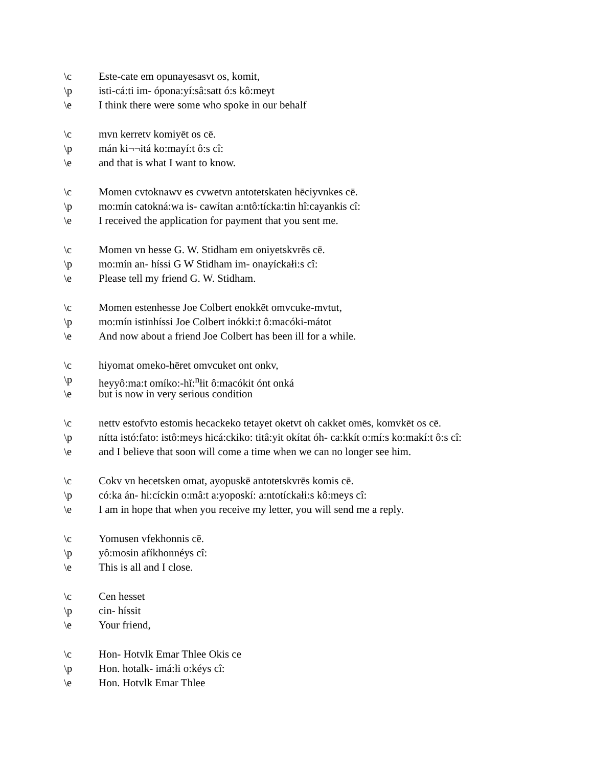\c Este-cate em opunayesasvt os, komit,
\p isti-cá:ti im- ópona:yí:sâ:satt ó:s kô:meyt
\e I think there were some who spoke in our behalf
\c mvn kerretv komiyēt os cē.
\p mán ki¬¬itá ko:mayí:t ô:s cî:
\e and that is what I want to know.
\c Momen cvtoknawv es cvwetvn antotetskaten hēciyvnkes cē.
\p mo:mín catokná:wa is- cawítan a:ntô:tícka:tin hî:cayankis cî:
\e I received the application for payment that you sent me.
\c Momen vn hesse G. W. Stidham em oniyetskvrēs cē.
\p mo:mín an- híssi G W Stidham im- onayíckałi:s cî:
\e Please tell my friend G. W. Stidham.
\c Momen estenhesse Joe Colbert enokkēt omvcuke-mvtut,
\p mo:mín istinhíssi Joe Colbert inókki:t ô:macóki-mátot
\e And now about a friend Joe Colbert has been ill for a while.
\c hiyomat omeko-hēret omvcuket ont onkv,
\p heyyô:ma:t omíko:-hĭ:<sup>n</sup>łit ô:macókit ónt onká
\e but is now in very serious condition
\c nettv estofvto estomis hecackeko tetayet oketvt oh cakket omēs, komvkēt os cē.
\p nítta istó:fato: istô:meys hicá:ckiko: titâ:yit okítat óh- ca:kkít o:mí:s ko:makí:t ô:s cî:
\e and I believe that soon will come a time when we can no longer see him.
\c Cokv vn hecetsken omat, ayopuskē antotetskvrēs komis cē.
\p có:ka án- hi:cíckin o:mâ:t a:yoposkí: a:ntotíckałi:s kô:meys cî:
\e I am in hope that when you receive my letter, you will send me a reply.
\c Yomusen vfekhonnis cē.
\p yô:mosin afíkhonnéys cî:
\e This is all and I close.
\c Cen hesset
\p cin- híssit
\e Your friend,
\c Hon- Hotvlk Emar Thlee Okis ce
\p Hon. hotalk- imá:łi o:kéys cî:
\e Hon. Hotvlk Emar Thlee